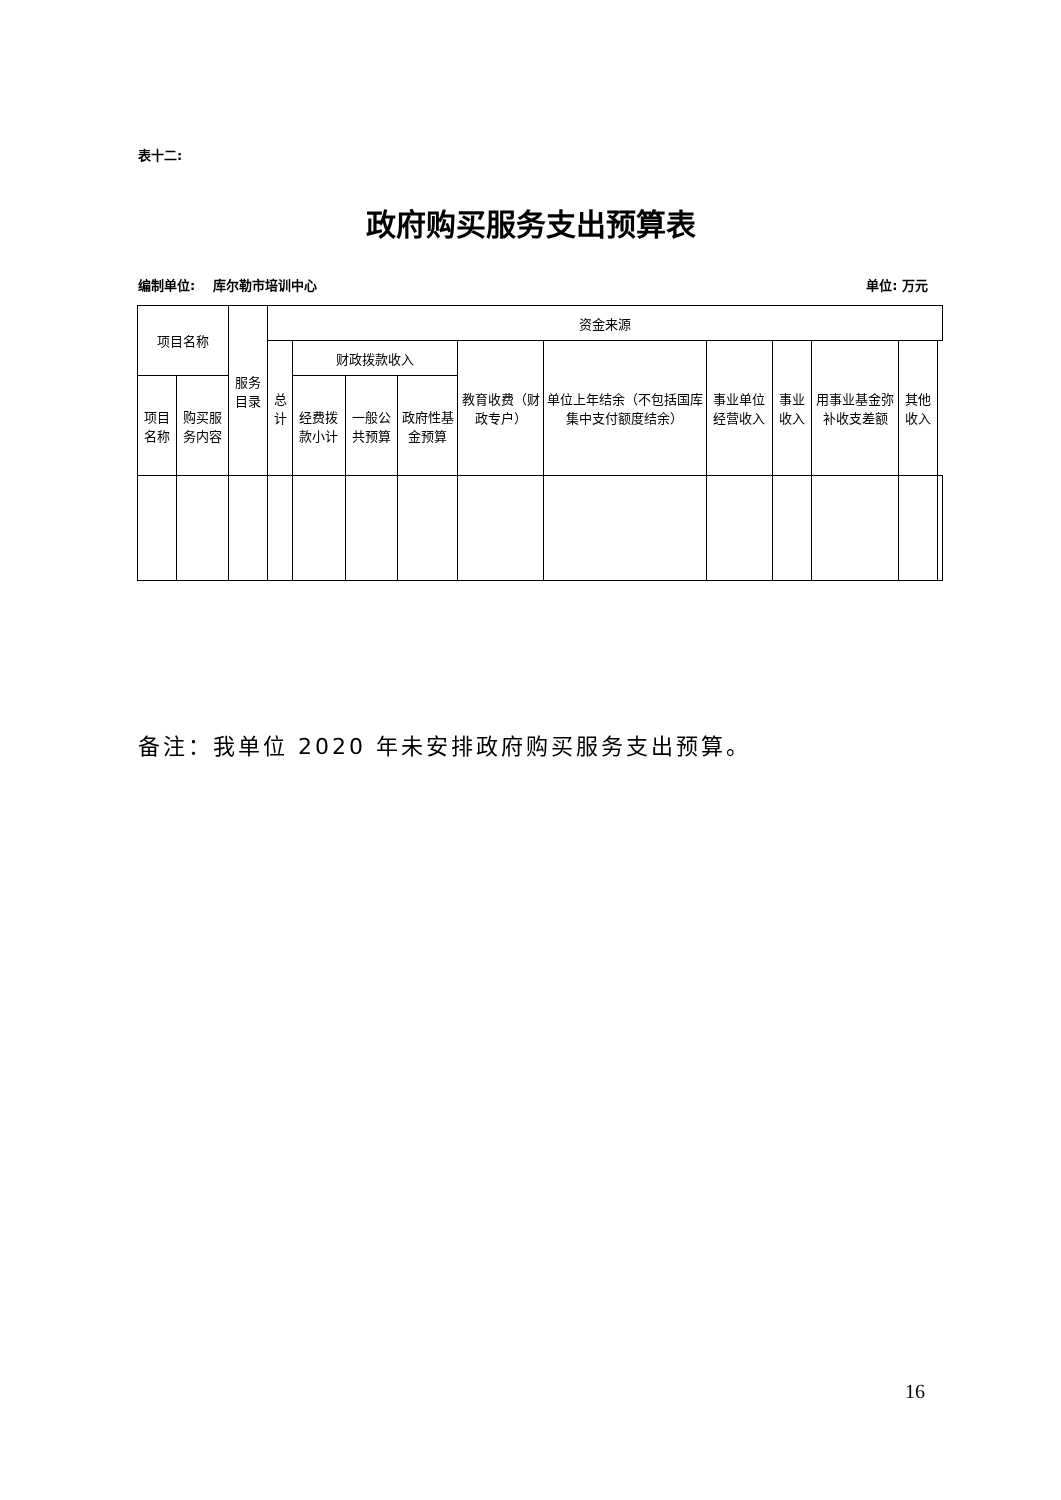表十二:
政府购买服务支出预算表
编制单位:　 库尔勒市培训中心 单位: 万元
| 项目名称 | | 服务目录 | 资金来源 | | | | | | | | | | |
| --- | --- | --- | --- | --- | --- | --- | --- | --- | --- | --- | --- | --- | --- |
| | | | 总计 | 财政拨款收入 | | | 教育收费（财政专户） | 单位上年结余（不包括国库集中支付额度结余） | 事业单位经营收入 | 事业收入 | 用事业基金弥补收支差额 | 其他收入 | |
| 项目名称 | 购买服务内容 | | | 经费拨款小计 | 一般公共预算 | 政府性基金预算 | | | | | | | |
备注：我单位 2020 年未安排政府购买服务支出预算。
16